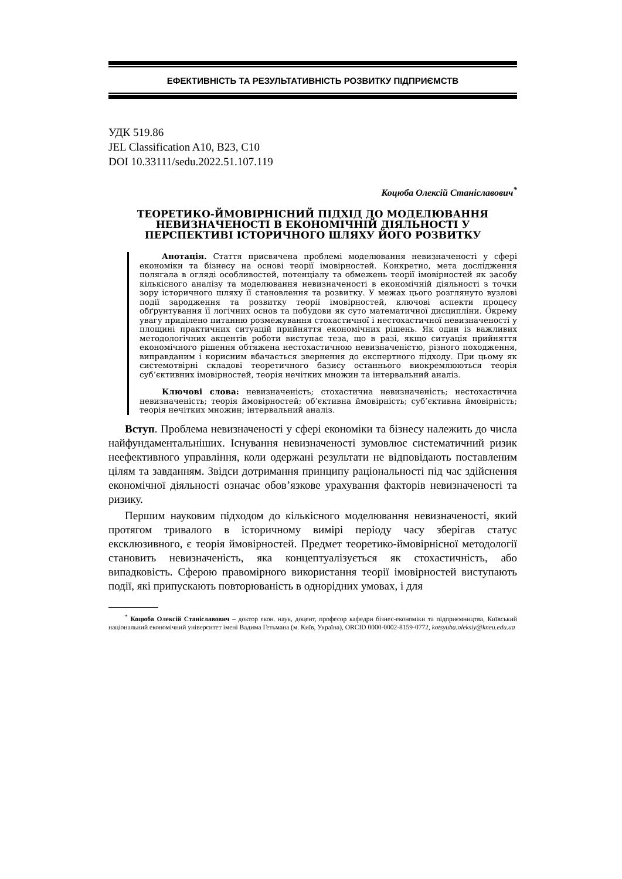ЕФЕКТИВНІСТЬ ТА РЕЗУЛЬТАТИВНІСТЬ РОЗВИТКУ ПІДПРИЄМСТВ
УДК 519.86
JEL Classification A10, B23, C10
DOI 10.33111/sedu.2022.51.107.119
Коцюба Олексій Станіславович<sup>*</sup>
ТЕОРЕТИКО-ЙМОВІРНІСНИЙ ПІДХІД ДО МОДЕЛЮВАННЯ НЕВИЗНАЧЕНОСТІ В ЕКОНОМІЧНІЙ ДІЯЛЬНОСТІ У ПЕРСПЕКТИВІ ІСТОРИЧНОГО ШЛЯХУ ЙОГО РОЗВИТКУ
Анотація. Стаття присвячена проблемі моделювання невизначеності у сфері економіки та бізнесу на основі теорії імовірностей. Конкретно, мета дослідження полягала в огляді особливостей, потенціалу та обмежень теорії імовірностей як засобу кількісного аналізу та моделювання невизначеності в економічній діяльності з точки зору історичного шляху її становлення та розвитку. У межах цього розглянуто вузлові події зародження та розвитку теорії імовірностей, ключові аспекти процесу обґрунтування її логічних основ та побудови як суто математичної дисципліни. Окрему увагу приділено питанню розмежування стохастичної і нестохастичної невизначеності у площині практичних ситуацій прийняття економічних рішень. Як один із важливих методологічних акцентів роботи виступає теза, що в разі, якщо ситуація прийняття економічного рішення обтяжена нестохастичною невизначеністю, різного походження, виправданим і корисним вбачається звернення до експертного підходу. При цьому як системотвірні складові теоретичного базису останнього виокремлюються теорія суб’єктивних імовірностей, теорія нечітких множин та інтервальний аналіз.
Ключові слова: невизначеність; стохастична невизначеність; нестохастична невизначеність; теорія ймовірностей; об’єктивна ймовірність; суб’єктивна ймовірність; теорія нечітких множин; інтервальний аналіз.
Вступ. Проблема невизначеності у сфері економіки та бізнесу належить до числа найфундаментальніших. Існування невизначеності зумовлює систематичний ризик неефективного управління, коли одержані результати не відповідають поставленим цілям та завданням. Звідси дотримання принципу раціональності під час здійснення економічної діяльності означає обов’язкове урахування факторів невизначеності та ризику.
Першим науковим підходом до кількісного моделювання невизначеності, який протягом тривалого в історичному вимірі періоду часу зберігав статус ексклюзивного, є теорія ймовірностей. Предмет теоретико-ймовірнісної методології становить невизначеність, яка концептуалізується як стохастичність, або випадковість. Сферою правомірного використання теорії імовірностей виступають події, які припускають повторюваність в однорідних умовах, і для
<sup>*</sup> Коцюба Олексій Станіславович – доктор екон. наук, доцент, професор кафедри бізнес-економіки та підприємництва, Київський національний економічний університет імені Вадима Гетьмана (м. Київ, Україна), ORCID 0000-0002-8159-0772, kotsyuba.oleksiy@kneu.edu.ua